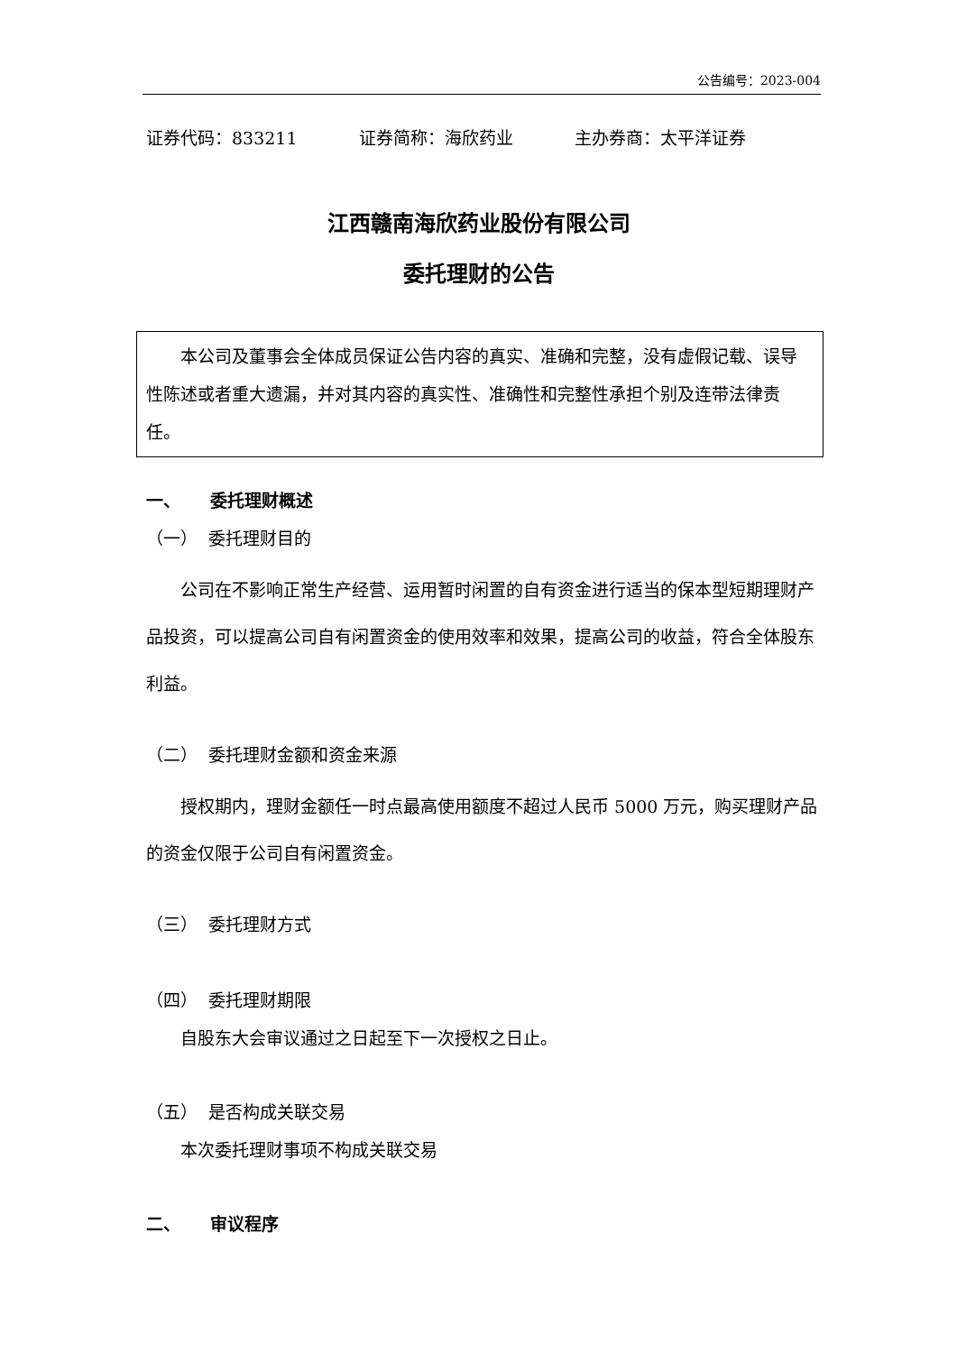公告编号：2023-004
证券代码：833211 证券简称：海欣药业 主办券商：太平洋证券
江西赣南海欣药业股份有限公司
委托理财的公告
本公司及董事会全体成员保证公告内容的真实、准确和完整，没有虚假记载、误导性陈述或者重大遗漏，并对其内容的真实性、准确性和完整性承担个别及连带法律责任。
一、 委托理财概述
（一） 委托理财目的
公司在不影响正常生产经营、运用暂时闲置的自有资金进行适当的保本型短期理财产品投资，可以提高公司自有闲置资金的使用效率和效果，提高公司的收益，符合全体股东利益。
（二） 委托理财金额和资金来源
授权期内，理财金额任一时点最高使用额度不超过人民币 5000 万元，购买理财产品的资金仅限于公司自有闲置资金。
（三） 委托理财方式
（四） 委托理财期限
自股东大会审议通过之日起至下一次授权之日止。
（五） 是否构成关联交易
本次委托理财事项不构成关联交易
二、 审议程序